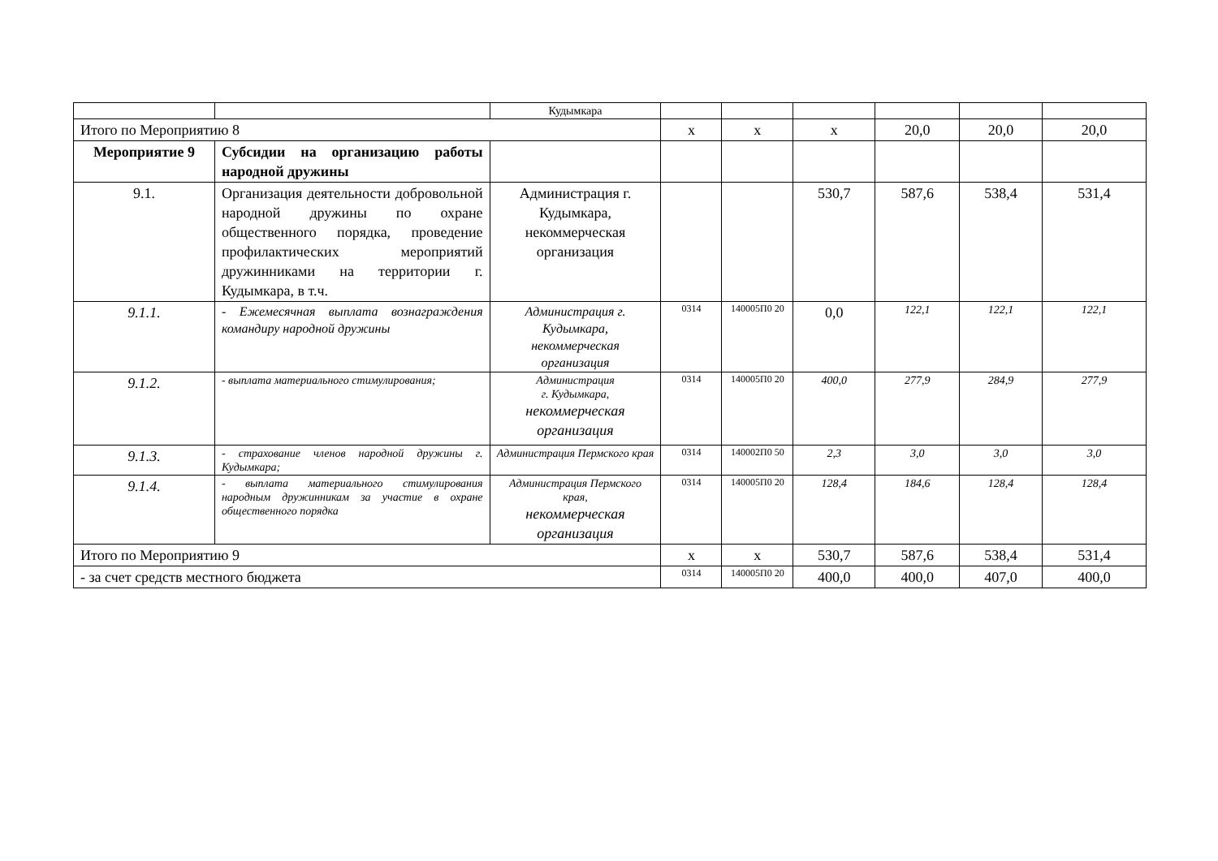| | | Кудымкара | | | | | | |
| Итого по Мероприятию 8 | | | х | х | х | 20,0 | 20,0 | 20,0 |
| Мероприятие 9 | Субсидии на организацию работы народной дружины | | | | | | | |
| 9.1. | Организация деятельности добровольной народной дружины по охране общественного порядка, проведение профилактических мероприятий дружинниками на территории г. Кудымкара, в т.ч. | Администрация г. Кудымкара, некоммерческая организация | | | 530,7 | 587,6 | 538,4 | 531,4 |
| 9.1.1. | - Ежемесячная выплата вознаграждения командиру народной дружины | Администрация г. Кудымкара, некоммерческая организация | 0314 | 140005П0 20 | 0,0 | 122,1 | 122,1 | 122,1 |
| 9.1.2. | - выплата материального стимулирования; | Администрация г. Кудымкара, некоммерческая организация | 0314 | 140005П0 20 | 400,0 | 277,9 | 284,9 | 277,9 |
| 9.1.3. | - страхование членов народной дружины г. Кудымкара; | Администрация Пермского края | 0314 | 140002П0 50 | 2,3 | 3,0 | 3,0 | 3,0 |
| 9.1.4. | - выплата материального стимулирования народным дружинникам за участие в охране общественного порядка | Администрация Пермского края, некоммерческая организация | 0314 | 140005П0 20 | 128,4 | 184,6 | 128,4 | 128,4 |
| Итого по Мероприятию 9 | | | х | х | 530,7 | 587,6 | 538,4 | 531,4 |
| - за счет средств местного бюджета | | | 0314 | 140005П0 20 | 400,0 | 400,0 | 407,0 | 400,0 |